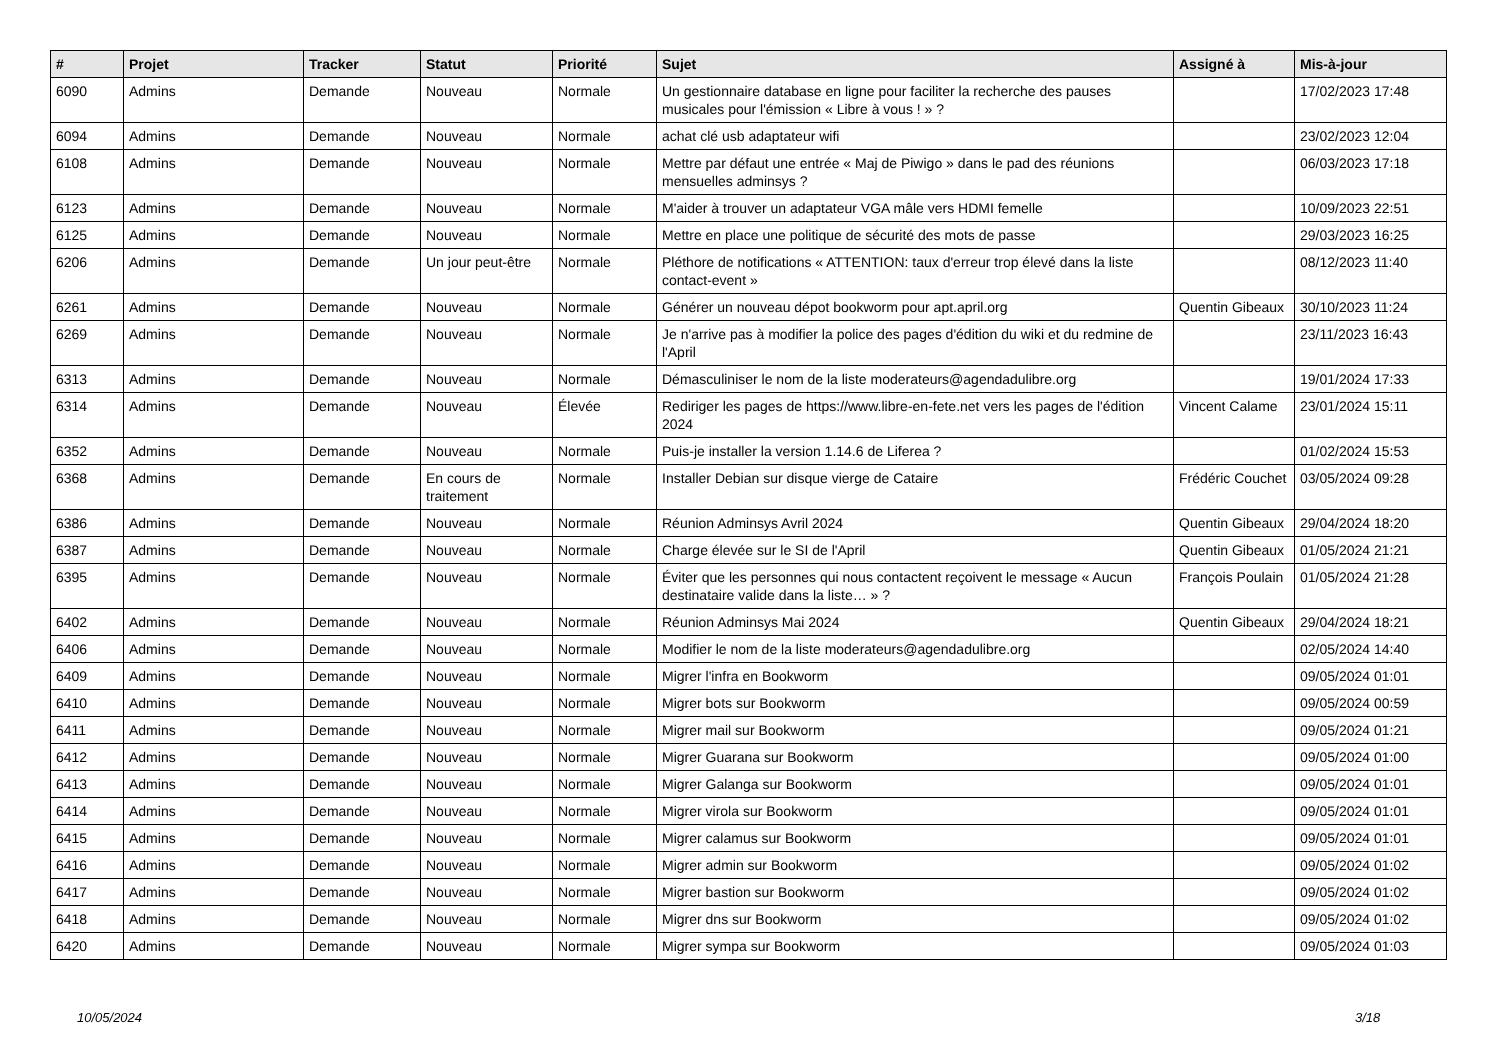| # | Projet | Tracker | Statut | Priorité | Sujet | Assigné à | Mis-à-jour |
| --- | --- | --- | --- | --- | --- | --- | --- |
| 6090 | Admins | Demande | Nouveau | Normale | Un gestionnaire database en ligne pour faciliter la recherche des pauses musicales pour l'émission « Libre à vous ! » ? | | 17/02/2023 17:48 |
| 6094 | Admins | Demande | Nouveau | Normale | achat clé usb adaptateur wifi | | 23/02/2023 12:04 |
| 6108 | Admins | Demande | Nouveau | Normale | Mettre par défaut une entrée « Maj de Piwigo » dans le pad des réunions mensuelles adminsys ? | | 06/03/2023 17:18 |
| 6123 | Admins | Demande | Nouveau | Normale | M'aider à trouver un adaptateur VGA mâle vers HDMI femelle | | 10/09/2023 22:51 |
| 6125 | Admins | Demande | Nouveau | Normale | Mettre en place une politique de sécurité des mots de passe | | 29/03/2023 16:25 |
| 6206 | Admins | Demande | Un jour peut-être | Normale | Pléthore de notifications « ATTENTION: taux d'erreur trop élevé dans la liste contact-event » | | 08/12/2023 11:40 |
| 6261 | Admins | Demande | Nouveau | Normale | Générer un nouveau dépot bookworm pour apt.april.org | Quentin Gibeaux | 30/10/2023 11:24 |
| 6269 | Admins | Demande | Nouveau | Normale | Je n'arrive pas à modifier la police des pages d'édition du wiki et du redmine de l'April | | 23/11/2023 16:43 |
| 6313 | Admins | Demande | Nouveau | Normale | Démasculiniser le nom de la liste moderateurs@agendadulibre.org | | 19/01/2024 17:33 |
| 6314 | Admins | Demande | Nouveau | Élevée | Rediriger les pages de https://www.libre-en-fete.net vers les pages de l'édition 2024 | Vincent Calame | 23/01/2024 15:11 |
| 6352 | Admins | Demande | Nouveau | Normale | Puis-je installer la version 1.14.6 de Liferea ? | | 01/02/2024 15:53 |
| 6368 | Admins | Demande | En cours de traitement | Normale | Installer Debian sur disque vierge de Cataire | Frédéric Couchet | 03/05/2024 09:28 |
| 6386 | Admins | Demande | Nouveau | Normale | Réunion Adminsys Avril 2024 | Quentin Gibeaux | 29/04/2024 18:20 |
| 6387 | Admins | Demande | Nouveau | Normale | Charge élevée sur le SI de l'April | Quentin Gibeaux | 01/05/2024 21:21 |
| 6395 | Admins | Demande | Nouveau | Normale | Éviter que les personnes qui nous contactent reçoivent le message « Aucun destinataire valide dans la liste… » ? | François Poulain | 01/05/2024 21:28 |
| 6402 | Admins | Demande | Nouveau | Normale | Réunion Adminsys Mai 2024 | Quentin Gibeaux | 29/04/2024 18:21 |
| 6406 | Admins | Demande | Nouveau | Normale | Modifier le nom de la liste moderateurs@agendadulibre.org | | 02/05/2024 14:40 |
| 6409 | Admins | Demande | Nouveau | Normale | Migrer l'infra en Bookworm | | 09/05/2024 01:01 |
| 6410 | Admins | Demande | Nouveau | Normale | Migrer bots sur Bookworm | | 09/05/2024 00:59 |
| 6411 | Admins | Demande | Nouveau | Normale | Migrer mail sur Bookworm | | 09/05/2024 01:21 |
| 6412 | Admins | Demande | Nouveau | Normale | Migrer Guarana sur Bookworm | | 09/05/2024 01:00 |
| 6413 | Admins | Demande | Nouveau | Normale | Migrer Galanga sur Bookworm | | 09/05/2024 01:01 |
| 6414 | Admins | Demande | Nouveau | Normale | Migrer virola sur Bookworm | | 09/05/2024 01:01 |
| 6415 | Admins | Demande | Nouveau | Normale | Migrer calamus sur Bookworm | | 09/05/2024 01:01 |
| 6416 | Admins | Demande | Nouveau | Normale | Migrer admin sur Bookworm | | 09/05/2024 01:02 |
| 6417 | Admins | Demande | Nouveau | Normale | Migrer bastion sur Bookworm | | 09/05/2024 01:02 |
| 6418 | Admins | Demande | Nouveau | Normale | Migrer dns sur Bookworm | | 09/05/2024 01:02 |
| 6420 | Admins | Demande | Nouveau | Normale | Migrer sympa sur Bookworm | | 09/05/2024 01:03 |
10/05/2024 3/18